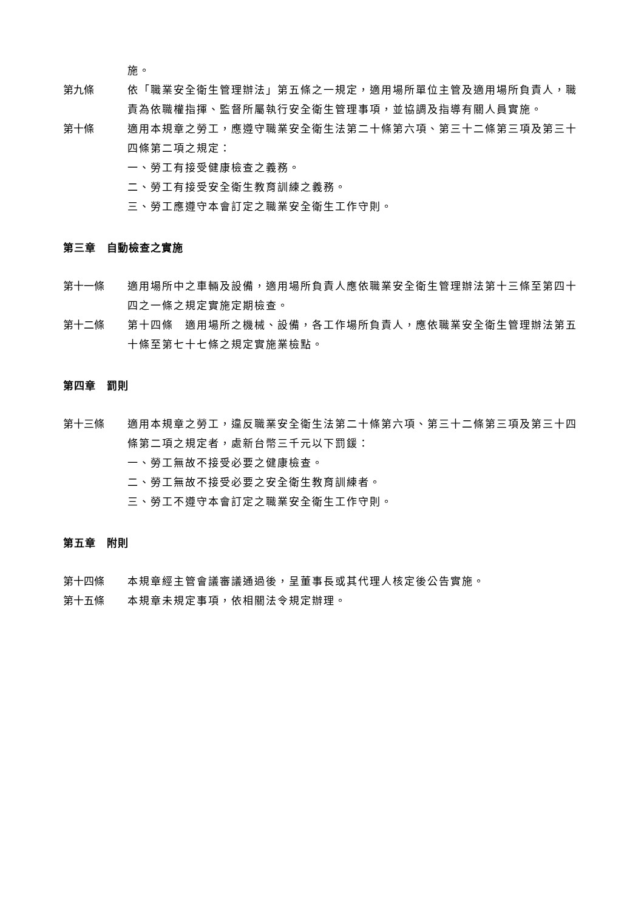施。
第九條 依「職業安全衛生管理辦法」第五條之一規定，適用場所單位主管及適用場所負責人，職責為依職權指揮、監督所屬執行安全衛生管理事項，並協調及指導有關人員實施。
第十條 適用本規章之勞工，應遵守職業安全衛生法第二十條第六項、第三十二條第三項及第三十四條第二項之規定：
一、勞工有接受健康檢查之義務。
二、勞工有接受安全衛生教育訓練之義務。
三、勞工應遵守本會訂定之職業安全衛生工作守則。
第三章　自動檢查之實施
第十一條 適用場所中之車輛及設備，適用場所負責人應依職業安全衛生管理辦法第十三條至第四十四之一條之規定實施定期檢查。
第十二條 第十四條　適用場所之機械、設備，各工作場所負責人，應依職業安全衛生管理辦法第五十條至第七十七條之規定實施業檢點。
第四章　罰則
第十三條 適用本規章之勞工，違反職業安全衛生法第二十條第六項、第三十二條第三項及第三十四條第二項之規定者，處新台幣三千元以下罰鍰：
一、勞工無故不接受必要之健康檢查。
二、勞工無故不接受必要之安全衛生教育訓練者。
三、勞工不遵守本會訂定之職業安全衛生工作守則。
第五章　附則
第十四條 本規章經主管會議審議通過後，呈董事長或其代理人核定後公告實施。
第十五條 本規章未規定事項，依相關法令規定辦理。